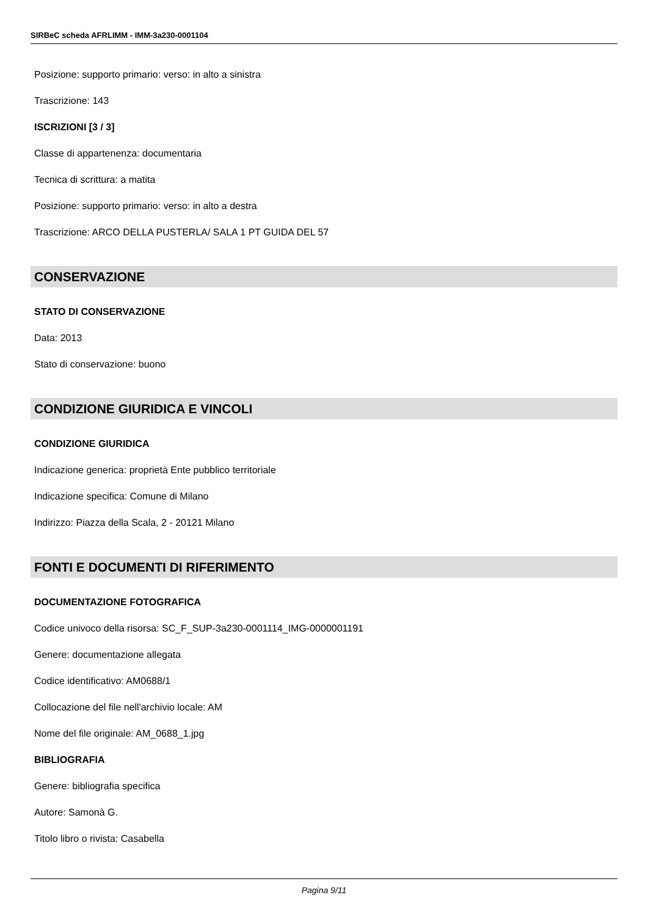SIRBeC scheda AFRLIMM - IMM-3a230-0001104
Posizione: supporto primario: verso: in alto a sinistra
Trascrizione: 143
ISCRIZIONI [3 / 3]
Classe di appartenenza: documentaria
Tecnica di scrittura: a matita
Posizione: supporto primario: verso: in alto a destra
Trascrizione: ARCO DELLA PUSTERLA/ SALA 1 PT GUIDA DEL 57
CONSERVAZIONE
STATO DI CONSERVAZIONE
Data: 2013
Stato di conservazione: buono
CONDIZIONE GIURIDICA E VINCOLI
CONDIZIONE GIURIDICA
Indicazione generica: proprietà Ente pubblico territoriale
Indicazione specifica: Comune di Milano
Indirizzo: Piazza della Scala, 2 - 20121 Milano
FONTI E DOCUMENTI DI RIFERIMENTO
DOCUMENTAZIONE FOTOGRAFICA
Codice univoco della risorsa: SC_F_SUP-3a230-0001114_IMG-0000001191
Genere: documentazione allegata
Codice identificativo: AM0688/1
Collocazione del file nell'archivio locale: AM
Nome del file originale: AM_0688_1.jpg
BIBLIOGRAFIA
Genere: bibliografia specifica
Autore: Samonà G.
Titolo libro o rivista: Casabella
Pagina 9/11